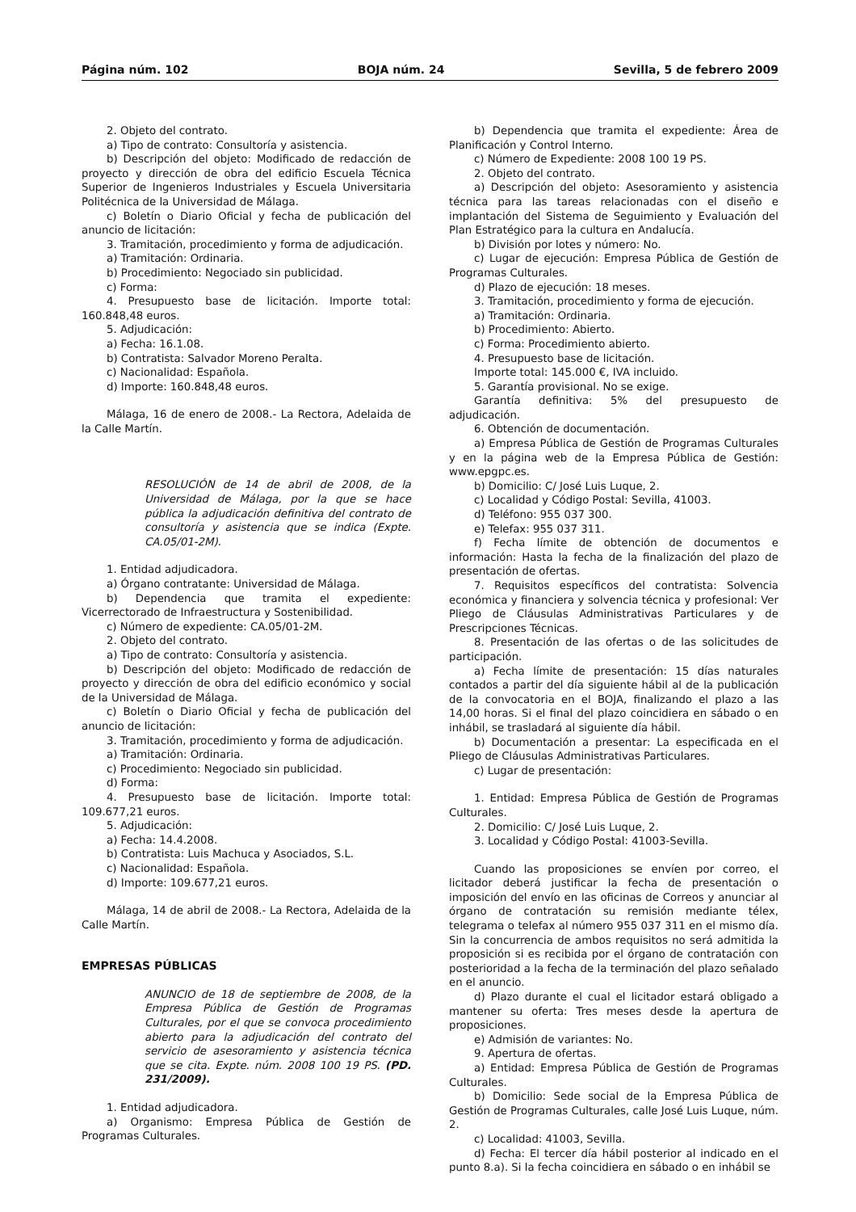Página núm. 102 BOJA núm. 24 Sevilla, 5 de febrero 2009
2. Objeto del contrato.
a) Tipo de contrato: Consultoría y asistencia.
b) Descripción del objeto: Modificado de redacción de proyecto y dirección de obra del edificio Escuela Técnica Superior de Ingenieros Industriales y Escuela Universitaria Politécnica de la Universidad de Málaga.
c) Boletín o Diario Oficial y fecha de publicación del anuncio de licitación:
3. Tramitación, procedimiento y forma de adjudicación.
a) Tramitación: Ordinaria.
b) Procedimiento: Negociado sin publicidad.
c) Forma:
4. Presupuesto base de licitación. Importe total: 160.848,48 euros.
5. Adjudicación:
a) Fecha: 16.1.08.
b) Contratista: Salvador Moreno Peralta.
c) Nacionalidad: Española.
d) Importe: 160.848,48 euros.
Málaga, 16 de enero de 2008.- La Rectora, Adelaida de la Calle Martín.
RESOLUCIÓN de 14 de abril de 2008, de la Universidad de Málaga, por la que se hace pública la adjudicación definitiva del contrato de consultoría y asistencia que se indica (Expte. CA.05/01-2M).
1. Entidad adjudicadora.
a) Órgano contratante: Universidad de Málaga.
b) Dependencia que tramita el expediente: Vicerrectorado de Infraestructura y Sostenibilidad.
c) Número de expediente: CA.05/01-2M.
2. Objeto del contrato.
a) Tipo de contrato: Consultoría y asistencia.
b) Descripción del objeto: Modificado de redacción de proyecto y dirección de obra del edificio económico y social de la Universidad de Málaga.
c) Boletín o Diario Oficial y fecha de publicación del anuncio de licitación:
3. Tramitación, procedimiento y forma de adjudicación.
a) Tramitación: Ordinaria.
c) Procedimiento: Negociado sin publicidad.
d) Forma:
4. Presupuesto base de licitación. Importe total: 109.677,21 euros.
5. Adjudicación:
a) Fecha: 14.4.2008.
b) Contratista: Luis Machuca y Asociados, S.L.
c) Nacionalidad: Española.
d) Importe: 109.677,21 euros.
Málaga, 14 de abril de 2008.- La Rectora, Adelaida de la Calle Martín.
EMPRESAS PÚBLICAS
ANUNCIO de 18 de septiembre de 2008, de la Empresa Pública de Gestión de Programas Culturales, por el que se convoca procedimiento abierto para la adjudicación del contrato del servicio de asesoramiento y asistencia técnica que se cita. Expte. núm. 2008 100 19 PS. (PD. 231/2009).
1. Entidad adjudicadora.
a) Organismo: Empresa Pública de Gestión de Programas Culturales.
b) Dependencia que tramita el expediente: Área de Planificación y Control Interno.
c) Número de Expediente: 2008 100 19 PS.
2. Objeto del contrato.
a) Descripción del objeto: Asesoramiento y asistencia técnica para las tareas relacionadas con el diseño e implantación del Sistema de Seguimiento y Evaluación del Plan Estratégico para la cultura en Andalucía.
b) División por lotes y número: No.
c) Lugar de ejecución: Empresa Pública de Gestión de Programas Culturales.
d) Plazo de ejecución: 18 meses.
3. Tramitación, procedimiento y forma de ejecución.
a) Tramitación: Ordinaria.
b) Procedimiento: Abierto.
c) Forma: Procedimiento abierto.
4. Presupuesto base de licitación.
Importe total: 145.000 €, IVA incluido.
5. Garantía provisional. No se exige.
Garantía definitiva: 5% del presupuesto de adjudicación.
6. Obtención de documentación.
a) Empresa Pública de Gestión de Programas Culturales y en la página web de la Empresa Pública de Gestión: www.epgpc.es.
b) Domicilio: C/ José Luis Luque, 2.
c) Localidad y Código Postal: Sevilla, 41003.
d) Teléfono: 955 037 300.
e) Telefax: 955 037 311.
f) Fecha límite de obtención de documentos e información: Hasta la fecha de la finalización del plazo de presentación de ofertas.
7. Requisitos específicos del contratista: Solvencia económica y financiera y solvencia técnica y profesional: Ver Pliego de Cláusulas Administrativas Particulares y de Prescripciones Técnicas.
8. Presentación de las ofertas o de las solicitudes de participación.
a) Fecha límite de presentación: 15 días naturales contados a partir del día siguiente hábil al de la publicación de la convocatoria en el BOJA, finalizando el plazo a las 14,00 horas. Si el final del plazo coincidiera en sábado o en inhábil, se trasladará al siguiente día hábil.
b) Documentación a presentar: La especificada en el Pliego de Cláusulas Administrativas Particulares.
c) Lugar de presentación:
1. Entidad: Empresa Pública de Gestión de Programas Culturales.
2. Domicilio: C/ José Luis Luque, 2.
3. Localidad y Código Postal: 41003-Sevilla.
Cuando las proposiciones se envíen por correo, el licitador deberá justificar la fecha de presentación o imposición del envío en las oficinas de Correos y anunciar al órgano de contratación su remisión mediante télex, telegrama o telefax al número 955 037 311 en el mismo día. Sin la concurrencia de ambos requisitos no será admitida la proposición si es recibida por el órgano de contratación con posterioridad a la fecha de la terminación del plazo señalado en el anuncio.
d) Plazo durante el cual el licitador estará obligado a mantener su oferta: Tres meses desde la apertura de proposiciones.
e) Admisión de variantes: No.
9. Apertura de ofertas.
a) Entidad: Empresa Pública de Gestión de Programas Culturales.
b) Domicilio: Sede social de la Empresa Pública de Gestión de Programas Culturales, calle José Luis Luque, núm. 2.
c) Localidad: 41003, Sevilla.
d) Fecha: El tercer día hábil posterior al indicado en el punto 8.a). Si la fecha coincidiera en sábado o en inhábil se